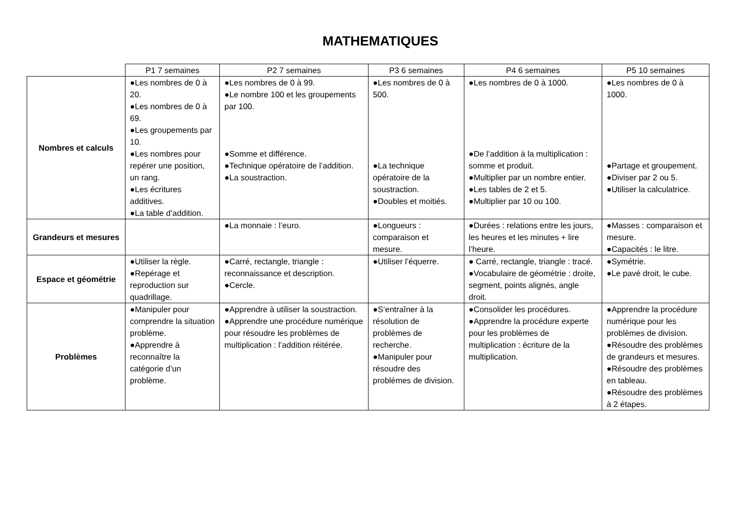MATHEMATIQUES
| | P1 7 semaines | P2 7 semaines | P3 6 semaines | P4 6 semaines | P5 10 semaines |
| --- | --- | --- | --- | --- | --- |
| Nombres et calculs | ●Les nombres de 0 à 20. ●Les nombres de 0 à 69. ●Les groupements par 10. ●Les nombres pour repérer une position, un rang. ●Les écritures additives. ●La table d’addition. | ●Les nombres de 0 à 99. ●Le nombre 100 et les groupements par 100. ●Somme et différence. ●Technique opératoire de l’addition. ●La soustraction. | ●Les nombres de 0 à 500. ●La technique opératoire de la soustraction. ●Doubles et moitiés. | ●Les nombres de 0 à 1000. ●De l’addition à la multiplication : somme et produit. ●Multiplier par un nombre entier. ●Les tables de 2 et 5. ●Multiplier par 10 ou 100. | ●Les nombres de 0 à 1000. ●Partage et groupement. ●Diviser par 2 ou 5. ●Utiliser la calculatrice. |
| Grandeurs et mesures | | ●La monnaie : l’euro. | ●Longueurs : comparaison et mesure. | ●Durées : relations entre les jours, les heures et les minutes + lire l’heure. | ●Masses : comparaison et mesure. ●Capacités : le litre. |
| Espace et géométrie | ●Utiliser la règle. ●Repérage et reproduction sur quadrillage. | ●Carré, rectangle, triangle : reconnaissance et description. ●Cercle. | ●Utiliser l’équerre. | ● Carré, rectangle, triangle : tracé. ●Vocabulaire de géométrie : droite, segment, points alignés, angle droit. | ●Symétrie. ●Le pavé droit, le cube. |
| Problèmes | ●Manipuler pour comprendre la situation problème. ●Apprendre à reconnaître la catégorie d’un problème. | ●Apprendre à utiliser la soustraction. ●Apprendre une procédure numérique pour résoudre les problèmes de multiplication : l’addition réitérée. | ●S’entraîner à la résolution de problèmes de recherche. ●Manipuler pour résoudre des problèmes de division. | ●Consolider les procédures. ●Apprendre la procédure experte pour les problèmes de multiplication : écriture de la multiplication. | ●Apprendre la procédure numérique pour les problèmes de division. ●Résoudre des problèmes de grandeurs et mesures. ●Résoudre des problèmes en tableau. ●Résoudre des problèmes à 2 étapes. |